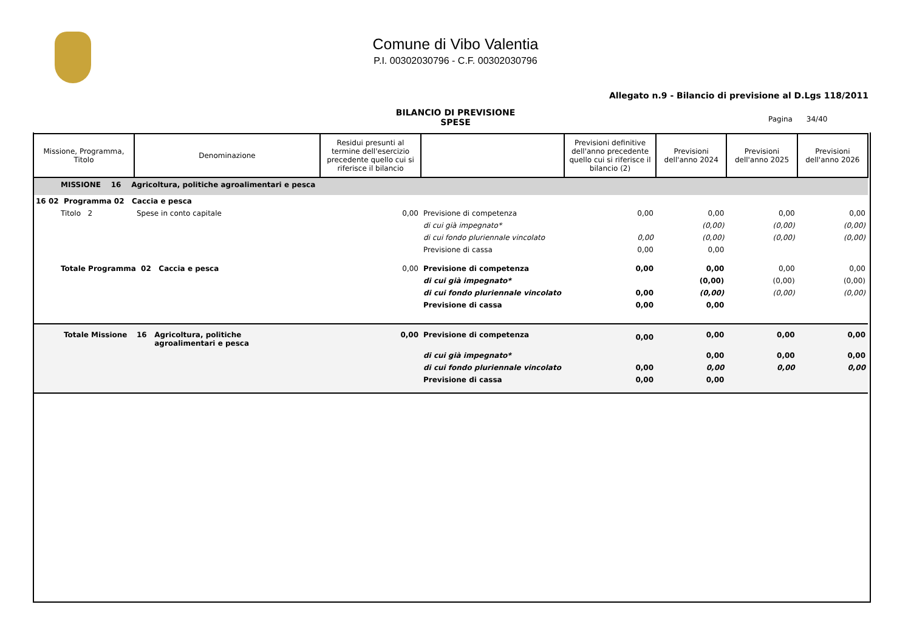Comune di Vibo Valentia
P.I. 00302030796 - C.F. 00302030796
Allegato n.9 - Bilancio di previsione al D.Lgs 118/2011
BILANCIO DI PREVISIONE
SPESE
Pagina 34/40
| Missione, Programma, Titolo | Denominazione | Residui presunti al termine dell'esercizio precedente quello cui si riferisce il bilancio | | Previsioni definitive dell'anno precedente quello cui si riferisce il bilancio (2) | Previsioni dell'anno 2024 | Previsioni dell'anno 2025 | Previsioni dell'anno 2026 |
| --- | --- | --- | --- | --- | --- | --- | --- |
| MISSIONE 16 Agricoltura, politiche agroalimentari e pesca | | | | | | | |
| 16 02 Programma 02 Caccia e pesca | | | | | | | |
| Titolo 2 | Spese in conto capitale | 0,00 | Previsione di competenza | 0,00 | 0,00 | 0,00 | 0,00 |
| | | | di cui già impegnato* | | (0,00) | (0,00) | (0,00) |
| | | | di cui fondo pluriennale vincolato | 0,00 | (0,00) | (0,00) | (0,00) |
| | | | Previsione di cassa | 0,00 | 0,00 | | |
| Totale Programma 02 Caccia e pesca | | 0,00 | Previsione di competenza | 0,00 | 0,00 | 0,00 | 0,00 |
| | | | di cui già impegnato* | | (0,00) | (0,00) | (0,00) |
| | | | di cui fondo pluriennale vincolato | 0,00 | (0,00) | (0,00) | (0,00) |
| | | | Previsione di cassa | 0,00 | 0,00 | | |
| Totale Missione | 16 Agricoltura, politiche agroalimentari e pesca | 0,00 | Previsione di competenza | 0,00 | 0,00 | 0,00 | 0,00 |
| | | | di cui già impegnato* | | 0,00 | 0,00 | 0,00 |
| | | | di cui fondo pluriennale vincolato | 0,00 | 0,00 | 0,00 | 0,00 |
| | | | Previsione di cassa | 0,00 | 0,00 | | |